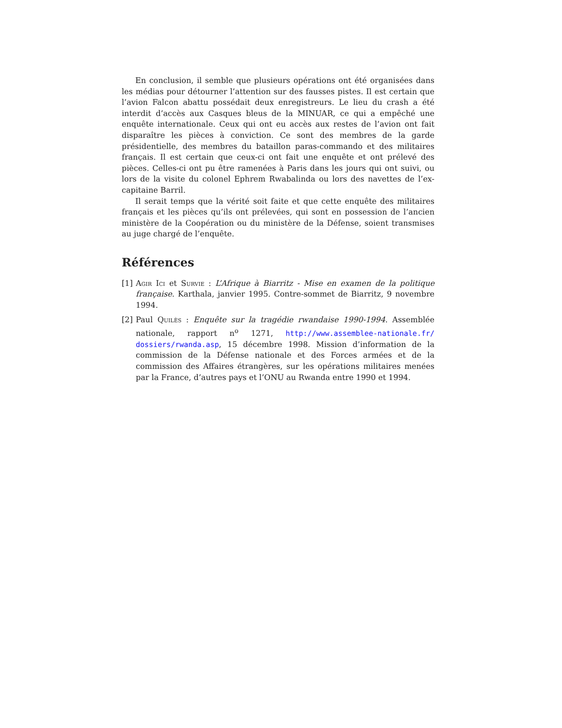En conclusion, il semble que plusieurs opérations ont été organisées dans les médias pour détourner l’attention sur des fausses pistes. Il est certain que l’avion Falcon abattu possédait deux enregistreurs. Le lieu du crash a été interdit d’accès aux Casques bleus de la MINUAR, ce qui a empêché une enquête internationale. Ceux qui ont eu accès aux restes de l’avion ont fait disparaître les pièces à conviction. Ce sont des membres de la garde présidentielle, des membres du bataillon paras-commando et des militaires français. Il est certain que ceux-ci ont fait une enquête et ont prélevé des pièces. Celles-ci ont pu être ramenées à Paris dans les jours qui ont suivi, ou lors de la visite du colonel Ephrem Rwabalinda ou lors des navettes de l’ex-capitaine Barril.
Il serait temps que la vérité soit faite et que cette enquête des militaires français et les pièces qu’ils ont prélevées, qui sont en possession de l’ancien ministère de la Coopération ou du ministère de la Défense, soient transmises au juge chargé de l’enquête.
Références
[1] Agir Ici et Survie : L’Afrique à Biarritz - Mise en examen de la politique française. Karthala, janvier 1995. Contre-sommet de Biarritz, 9 novembre 1994.
[2] Paul Quilès : Enquête sur la tragédie rwandaise 1990-1994. Assemblée nationale, rapport n<sup>o</sup> 1271, http://www.assemblee-nationale.fr/ dossiers/rwanda.asp, 15 décembre 1998. Mission d’information de la commission de la Défense nationale et des Forces armées et de la commission des Affaires étrangères, sur les opérations militaires menées par la France, d’autres pays et l’ONU au Rwanda entre 1990 et 1994.